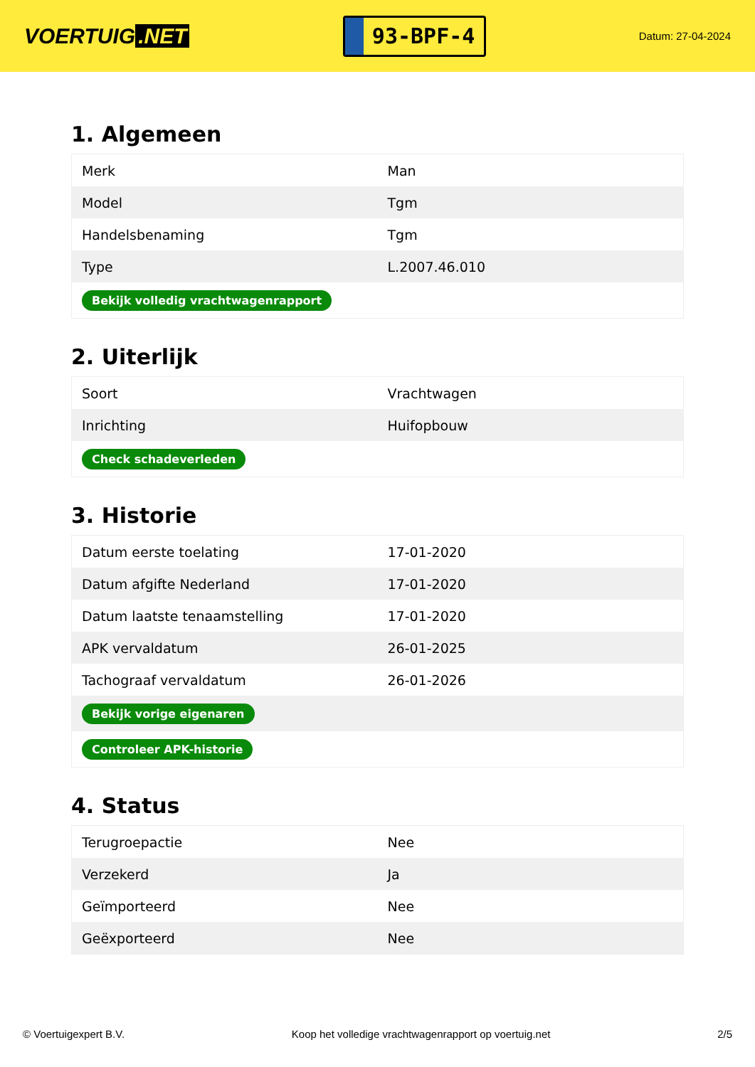VOERTUIG.NET
93-BPF-4
Datum: 27-04-2024
1. Algemeen
| Merk | Man |
| Model | Tgm |
| Handelsbenaming | Tgm |
| Type | L.2007.46.010 |
| Bekijk volledig vrachtwagenrapport | |
2. Uiterlijk
| Soort | Vrachtwagen |
| Inrichting | Huifopbouw |
| Check schadeverleden | |
3. Historie
| Datum eerste toelating | 17-01-2020 |
| Datum afgifte Nederland | 17-01-2020 |
| Datum laatste tenaamstelling | 17-01-2020 |
| APK vervaldatum | 26-01-2025 |
| Tachograaf vervaldatum | 26-01-2026 |
| Bekijk vorige eigenaren | |
| Controleer APK-historie | |
4. Status
| Terugroepactie | Nee |
| Verzekerd | Ja |
| Geïmporteerd | Nee |
| Geëxporteerd | Nee |
© Voertuigexpert B.V. Koop het volledige vrachtwagenrapport op voertuig.net 2/5